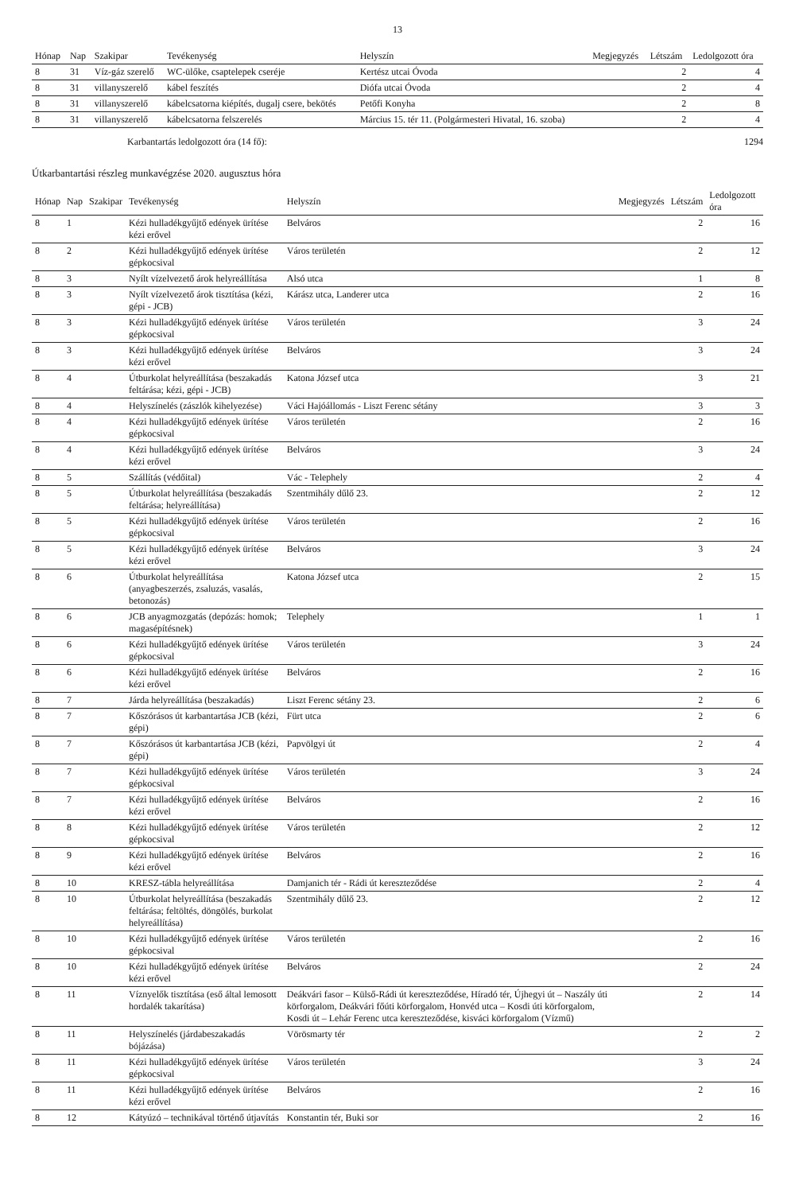13
| Hónap | Nap | Szakipar | Tevékenység | Helyszín | Megjegyzés | Létszám | Ledolgozott óra |
| --- | --- | --- | --- | --- | --- | --- | --- |
| 8 | 31 | Víz-gáz szerelő | WC-ülőke, csaptelepek cseréje | Kertész utcai Óvoda | | 2 | 4 |
| 8 | 31 | villanyszerelő | kábel feszítés | Diófa utcai Óvoda | | 2 | 4 |
| 8 | 31 | villanyszerelő | kábelcsatorna kiépítés, dugalj csere, bekötés | Petőfi Konyha | | 2 | 8 |
| 8 | 31 | villanyszerelő | kábelcsatorna felszerelés | Március 15. tér 11. (Polgármesteri Hivatal, 16. szoba) | | 2 | 4 |
Karbantartás ledolgozott óra (14 fő): 1294
Útkarbantartási részleg munkavégzése 2020. augusztus hóra
| Hónap | Nap | Szakipar | Tevékenység | Helyszín | Megjegyzés | Létszám | Ledolgozott óra |
| --- | --- | --- | --- | --- | --- | --- | --- |
| 8 | 1 | | Kézi hulladékgyűjtő edények ürítése kézi erővel | Belváros | | 2 | 16 |
| 8 | 2 | | Kézi hulladékgyűjtő edények ürítése gépkocsival | Város területén | | 2 | 12 |
| 8 | 3 | | Nyílt vízelvezető árok helyreállítása | Alsó utca | | 1 | 8 |
| 8 | 3 | | Nyílt vízelvezető árok tisztítása (kézi, gépi - JCB) | Kárász utca, Landerer utca | | 2 | 16 |
| 8 | 3 | | Kézi hulladékgyűjtő edények ürítése gépkocsival | Város területén | | 3 | 24 |
| 8 | 3 | | Kézi hulladékgyűjtő edények ürítése kézi erővel | Belváros | | 3 | 24 |
| 8 | 4 | | Útburkolat helyreállítása (beszakadás feltárása; kézi, gépi - JCB) | Katona József utca | | 3 | 21 |
| 8 | 4 | | Helyszínelés (zászlók kihelyezése) | Váci Hajóállomás - Liszt Ferenc sétány | | 3 | 3 |
| 8 | 4 | | Kézi hulladékgyűjtő edények ürítése gépkocsival | Város területén | | 2 | 16 |
| 8 | 4 | | Kézi hulladékgyűjtő edények ürítése kézi erővel | Belváros | | 3 | 24 |
| 8 | 5 | | Szállítás (védőital) | Vác - Telephely | | 2 | 4 |
| 8 | 5 | | Útburkolat helyreállítása (beszakadás feltárása; helyreállítása) | Szentmihály dűlő 23. | | 2 | 12 |
| 8 | 5 | | Kézi hulladékgyűjtő edények ürítése gépkocsival | Város területén | | 2 | 16 |
| 8 | 5 | | Kézi hulladékgyűjtő edények ürítése kézi erővel | Belváros | | 3 | 24 |
| 8 | 6 | | Útburkolat helyreállítása (anyagbeszerzés, zsaluzás, vasalás, betonozás) | Katona József utca | | 2 | 15 |
| 8 | 6 | | JCB anyagmozgatás (depózás: homok; magasépítésnek) | Telephely | | 1 | 1 |
| 8 | 6 | | Kézi hulladékgyűjtő edények ürítése gépkocsival | Város területén | | 3 | 24 |
| 8 | 6 | | Kézi hulladékgyűjtő edények ürítése kézi erővel | Belváros | | 2 | 16 |
| 8 | 7 | | Járda helyreállítása (beszakadás) | Liszt Ferenc sétány 23. | | 2 | 6 |
| 8 | 7 | | Kőszórásos út karbantartása JCB (kézi, gépi) | Fürt utca | | 2 | 6 |
| 8 | 7 | | Kőszórásos út karbantartása JCB (kézi, gépi) | Papvölgyi út | | 2 | 4 |
| 8 | 7 | | Kézi hulladékgyűjtő edények ürítése gépkocsival | Város területén | | 3 | 24 |
| 8 | 7 | | Kézi hulladékgyűjtő edények ürítése kézi erővel | Belváros | | 2 | 16 |
| 8 | 8 | | Kézi hulladékgyűjtő edények ürítése gépkocsival | Város területén | | 2 | 12 |
| 8 | 9 | | Kézi hulladékgyűjtő edények ürítése kézi erővel | Belváros | | 2 | 16 |
| 8 | 10 | | KRESZ-tábla helyreállítása | Damjanich tér - Rádi út kereszteződése | | 2 | 4 |
| 8 | 10 | | Útburkolat helyreállítása (beszakadás feltárása; feltöltés, döngölés, burkolat helyreállítása) | Szentmihály dűlő 23. | | 2 | 12 |
| 8 | 10 | | Kézi hulladékgyűjtő edények ürítése gépkocsival | Város területén | | 2 | 16 |
| 8 | 10 | | Kézi hulladékgyűjtő edények ürítése kézi erővel | Belváros | | 2 | 24 |
| 8 | 11 | | Víznyelők tisztítása (eső által lemosott hordalék takarítása) | Deákvári fasor – Külső-Rádi út kereszteződése, Híradó tér, Újhegyi út – Naszály úti körforgalom, Deákvári főúti körforgalom, Honvéd utca – Kosdi úti körforgalom, Kosdi út – Lehár Ferenc utca kereszteződése, kisváci körforgalom (Vízmű) | | 2 | 14 |
| 8 | 11 | | Helyszínelés (járdabeszakadás bójázása) | Vörösmarty tér | | 2 | 2 |
| 8 | 11 | | Kézi hulladékgyűjtő edények ürítése gépkocsival | Város területén | | 3 | 24 |
| 8 | 11 | | Kézi hulladékgyűjtő edények ürítése kézi erővel | Belváros | | 2 | 16 |
| 8 | 12 | | Kátyúzó – technikával történő útjavítás | Konstantin tér, Buki sor | | 2 | 16 |